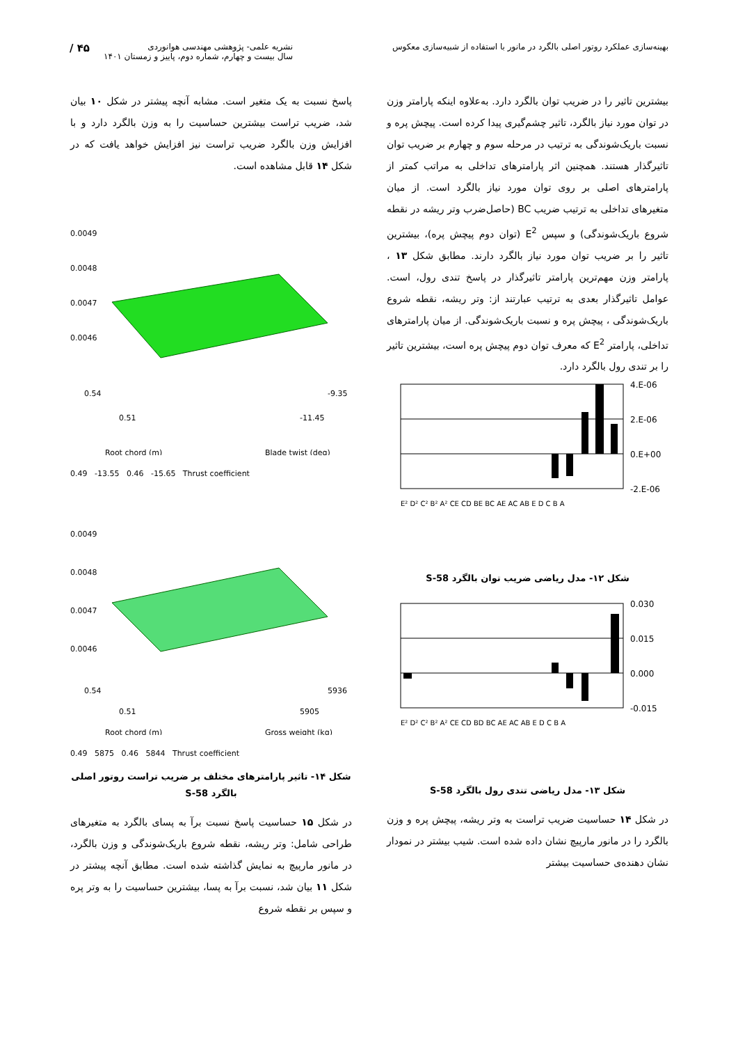بهینه‌سازی عملکرد روتور اصلی بالگرد در مانور با استفاده از شبیه‌سازی معکوس
نشریه علمی- پژوهشی مهندسی هوانوردی
سال بیست و چهارم، شماره دوم، پاییز و زمستان ۱۴۰۱
۴۵ /
بیشترین تاثیر را در ضریب توان بالگرد دارد. به‌علاوه اینکه پارامتر وزن در توان مورد نیاز بالگرد، تاثیر چشم‌گیری پیدا کرده است. پیچش پره و نسبت باریک‌شوندگی به ترتیب در مرحله سوم و چهارم بر ضریب توان تاثیرگذار هستند. همچنین اثر پارامترهای تداخلی به مراتب کمتر از پارامترهای اصلی بر روی توان مورد نیاز بالگرد است. از میان متغیرهای تداخلی به ترتیب ضریب BC (حاصل‌ضرب وتر ریشه در نقطه شروع باریک‌شوندگی) و سپس E<sup>2</sup> (توان دوم پیچش پره)، بیشترین تاثیر را بر ضریب توان مورد نیاز بالگرد دارند. مطابق شکل ۱۳ ، پارامتر وزن مهم‌ترین پارامتر تاثیرگذار در پاسخ تندی رول، است. عوامل تاثیرگذار بعدی به ترتیب عبارتند از: وتر ریشه، نقطه شروع باریک‌شوندگی ، پیچش پره و نسبت باریک‌شوندگی. از میان پارامترهای تداخلی، پارامتر E<sup>2</sup> که معرف توان دوم پیچش پره است، بیشترین تاثیر را بر تندی رول بالگرد دارد.
4.E-06
2.E-06
0.E+00
-2.E-06
E² D² C² B² A² CE CD BE BC AE AC AB E D C B A
شکل ۱۲- مدل ریاضی ضریب توان بالگرد S-58
0.030
0.015
0.000
-0.015
E² D² C² B² A² CE CD BD BC AE AC AB E D C B A
شکل ۱۳- مدل ریاضی تندی رول بالگرد S-58
در شکل ۱۴ حساسیت ضریب تراست به وتر ریشه، پیچش پره و وزن بالگرد را در مانور مارپیچ نشان داده شده است. شیب بیشتر در نمودار نشان دهنده‌ی حساسیت بیشتر
پاسخ نسبت به یک متغیر است. مشابه آنچه پیشتر در شکل ۱۰ بیان شد، ضریب تراست بیشترین حساسیت را به وزن بالگرد دارد و با افزایش وزن بالگرد ضریب تراست نیز افزایش خواهد یافت که در شکل ۱۴ قابل مشاهده است.
0.0049
0.0048
0.0047
0.0046
0.54
-9.35
0.51
-11.45
Root chord (m)
Blade twist (deg)
0.49 -13.55 0.46 -15.65 Thrust coefficient
0.0049
0.0048
0.0047
0.0046
0.54
5936
0.51
5905
Root chord (m)
Gross weight (kg)
0.49 5875 0.46 5844 Thrust coefficient
شکل ۱۴- تاثیر پارامترهای مختلف بر ضریب تراست روتور اصلی بالگرد S-58
در شکل ۱۵ حساسیت پاسخ نسبت برآ به پسای بالگرد به متغیرهای طراحی شامل: وتر ریشه، نقطه شروع باریک‌شوندگی و وزن بالگرد، در مانور مارپیچ به نمایش گذاشته شده است. مطابق آنچه پیشتر در شکل ۱۱ بیان شد، نسبت برآ به پسا، بیشترین حساسیت را به وتر پره و سپس بر نقطه شروع